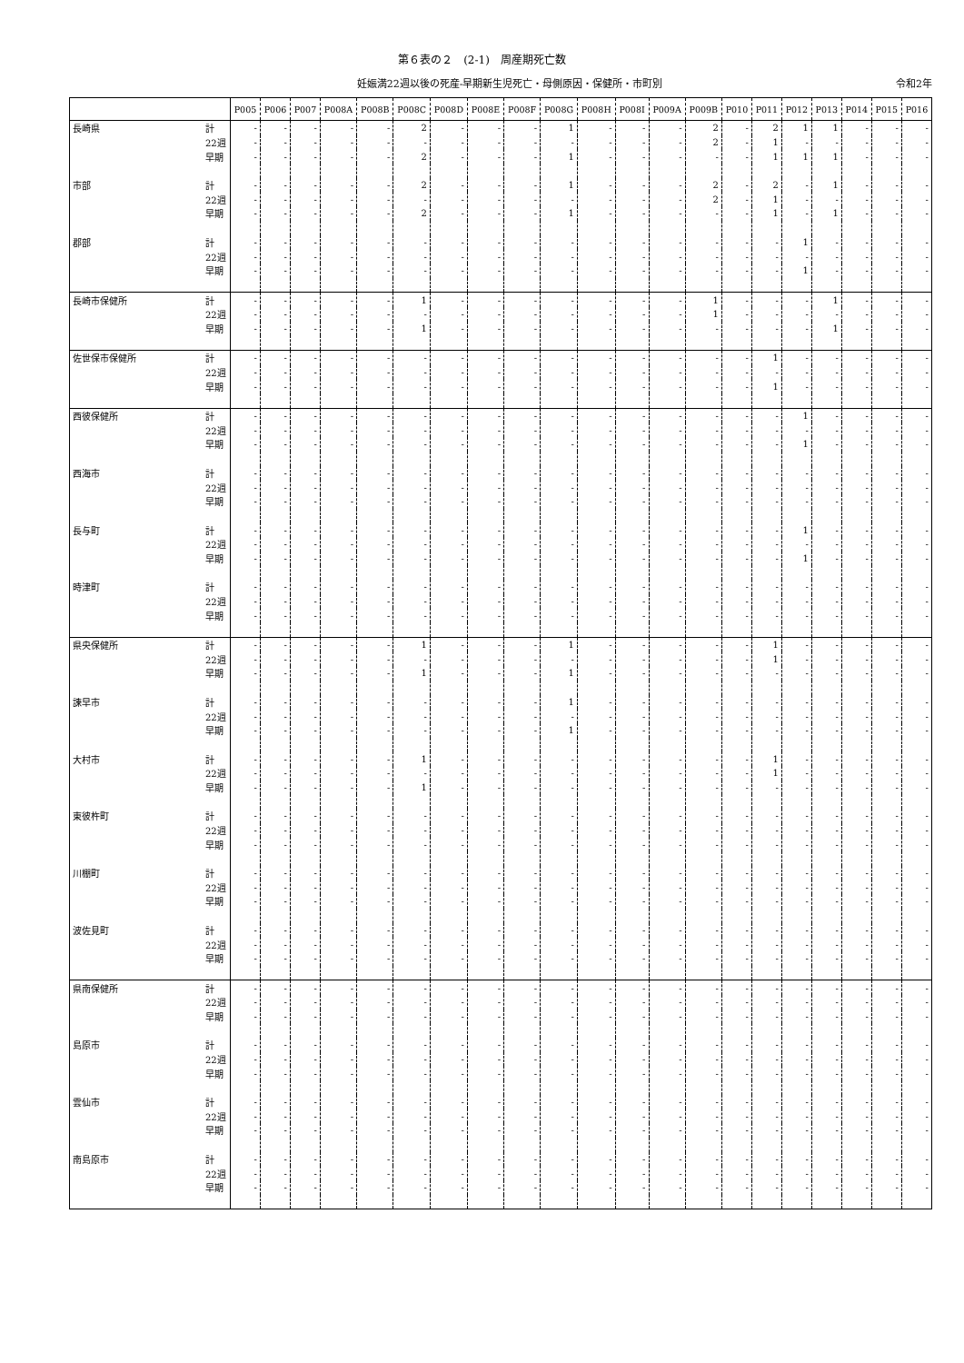第６表の２　(2-1)　周産期死亡数
妊娠満22週以後の死産-早期新生児死亡・母側原因・保健所・市町別
令和2年
| | | P005 | P006 | P007 | P008A | P008B | P008C | P008D | P008E | P008F | P008G | P008H | P008I | P009A | P009B | P010 | P011 | P012 | P013 | P014 | P015 | P016 |
| --- | --- | --- | --- | --- | --- | --- | --- | --- | --- | --- | --- | --- | --- | --- | --- | --- | --- | --- | --- | --- | --- | --- |
| 長崎県 | 計 | - | - | - | - | - | 2 | - | - | - | 1 | - | - | - | 2 | - | 2 | 1 | 1 | - | - | - |
| | 22週 | - | - | - | - | - | - | - | - | - | - | - | - | - | 2 | - | 1 | - | - | - | - | - |
| | 早期 | - | - | - | - | - | 2 | - | - | - | 1 | - | - | - | - | - | 1 | 1 | 1 | - | - | - |
| 市部 | 計 | - | - | - | - | - | 2 | - | - | - | 1 | - | - | - | 2 | - | 2 | - | 1 | - | - | - |
| | 22週 | - | - | - | - | - | - | - | - | - | - | - | - | - | 2 | - | 1 | - | - | - | - | - |
| | 早期 | - | - | - | - | - | 2 | - | - | - | 1 | - | - | - | - | - | 1 | - | 1 | - | - | - |
| 郡部 | 計 | - | - | - | - | - | - | - | - | - | - | - | - | - | - | - | - | 1 | - | - | - | - |
| | 22週 | - | - | - | - | - | - | - | - | - | - | - | - | - | - | - | - | - | - | - | - | - |
| | 早期 | - | - | - | - | - | - | - | - | - | - | - | - | - | - | - | - | 1 | - | - | - | - |
| 長崎市保健所 | 計 | - | - | - | - | - | 1 | - | - | - | - | - | - | - | 1 | - | - | - | 1 | - | - | - |
| | 22週 | - | - | - | - | - | - | - | - | - | - | - | - | - | 1 | - | - | - | - | - | - | - |
| | 早期 | - | - | - | - | - | 1 | - | - | - | - | - | - | - | - | - | - | - | 1 | - | - | - |
| 佐世保市保健所 | 計 | - | - | - | - | - | - | - | - | - | - | - | - | - | - | - | 1 | - | - | - | - | - |
| | 22週 | - | - | - | - | - | - | - | - | - | - | - | - | - | - | - | - | - | - | - | - | - |
| | 早期 | - | - | - | - | - | - | - | - | - | - | - | - | - | - | - | 1 | - | - | - | - | - |
| 西彼保健所 | 計 | - | - | - | - | - | - | - | - | - | - | - | - | - | - | - | - | 1 | - | - | - | - |
| | 22週 | - | - | - | - | - | - | - | - | - | - | - | - | - | - | - | - | - | - | - | - | - |
| | 早期 | - | - | - | - | - | - | - | - | - | - | - | - | - | - | - | - | 1 | - | - | - | - |
| 西海市 | 計 | - | - | - | - | - | - | - | - | - | - | - | - | - | - | - | - | - | - | - | - | - |
| | 22週 | - | - | - | - | - | - | - | - | - | - | - | - | - | - | - | - | - | - | - | - | - |
| | 早期 | - | - | - | - | - | - | - | - | - | - | - | - | - | - | - | - | - | - | - | - | - |
| 長与町 | 計 | - | - | - | - | - | - | - | - | - | - | - | - | - | - | - | - | 1 | - | - | - | - |
| | 22週 | - | - | - | - | - | - | - | - | - | - | - | - | - | - | - | - | - | - | - | - | - |
| | 早期 | - | - | - | - | - | - | - | - | - | - | - | - | - | - | - | - | 1 | - | - | - | - |
| 時津町 | 計 | - | - | - | - | - | - | - | - | - | - | - | - | - | - | - | - | - | - | - | - | - |
| | 22週 | - | - | - | - | - | - | - | - | - | - | - | - | - | - | - | - | - | - | - | - | - |
| | 早期 | - | - | - | - | - | - | - | - | - | - | - | - | - | - | - | - | - | - | - | - | - |
| 県央保健所 | 計 | - | - | - | - | - | 1 | - | - | - | 1 | - | - | - | - | - | 1 | - | - | - | - | - |
| | 22週 | - | - | - | - | - | - | - | - | - | - | - | - | - | - | - | 1 | - | - | - | - | - |
| | 早期 | - | - | - | - | - | 1 | - | - | - | 1 | - | - | - | - | - | - | - | - | - | - | - |
| 諫早市 | 計 | - | - | - | - | - | - | - | - | - | 1 | - | - | - | - | - | - | - | - | - | - | - |
| | 22週 | - | - | - | - | - | - | - | - | - | - | - | - | - | - | - | - | - | - | - | - | - |
| | 早期 | - | - | - | - | - | - | - | - | - | 1 | - | - | - | - | - | - | - | - | - | - | - |
| 大村市 | 計 | - | - | - | - | - | 1 | - | - | - | - | - | - | - | - | - | 1 | - | - | - | - | - |
| | 22週 | - | - | - | - | - | - | - | - | - | - | - | - | - | - | - | 1 | - | - | - | - | - |
| | 早期 | - | - | - | - | - | 1 | - | - | - | - | - | - | - | - | - | - | - | - | - | - | - |
| 東彼杵町 | 計 | - | - | - | - | - | - | - | - | - | - | - | - | - | - | - | - | - | - | - | - | - |
| | 22週 | - | - | - | - | - | - | - | - | - | - | - | - | - | - | - | - | - | - | - | - | - |
| | 早期 | - | - | - | - | - | - | - | - | - | - | - | - | - | - | - | - | - | - | - | - | - |
| 川棚町 | 計 | - | - | - | - | - | - | - | - | - | - | - | - | - | - | - | - | - | - | - | - | - |
| | 22週 | - | - | - | - | - | - | - | - | - | - | - | - | - | - | - | - | - | - | - | - | - |
| | 早期 | - | - | - | - | - | - | - | - | - | - | - | - | - | - | - | - | - | - | - | - | - |
| 波佐見町 | 計 | - | - | - | - | - | - | - | - | - | - | - | - | - | - | - | - | - | - | - | - | - |
| | 22週 | - | - | - | - | - | - | - | - | - | - | - | - | - | - | - | - | - | - | - | - | - |
| | 早期 | - | - | - | - | - | - | - | - | - | - | - | - | - | - | - | - | - | - | - | - | - |
| 県南保健所 | 計 | - | - | - | - | - | - | - | - | - | - | - | - | - | - | - | - | - | - | - | - | - |
| | 22週 | - | - | - | - | - | - | - | - | - | - | - | - | - | - | - | - | - | - | - | - | - |
| | 早期 | - | - | - | - | - | - | - | - | - | - | - | - | - | - | - | - | - | - | - | - | - |
| 島原市 | 計 | - | - | - | - | - | - | - | - | - | - | - | - | - | - | - | - | - | - | - | - | - |
| | 22週 | - | - | - | - | - | - | - | - | - | - | - | - | - | - | - | - | - | - | - | - | - |
| | 早期 | - | - | - | - | - | - | - | - | - | - | - | - | - | - | - | - | - | - | - | - | - |
| 雲仙市 | 計 | - | - | - | - | - | - | - | - | - | - | - | - | - | - | - | - | - | - | - | - | - |
| | 22週 | - | - | - | - | - | - | - | - | - | - | - | - | - | - | - | - | - | - | - | - | - |
| | 早期 | - | - | - | - | - | - | - | - | - | - | - | - | - | - | - | - | - | - | - | - | - |
| 南島原市 | 計 | - | - | - | - | - | - | - | - | - | - | - | - | - | - | - | - | - | - | - | - | - |
| | 22週 | - | - | - | - | - | - | - | - | - | - | - | - | - | - | - | - | - | - | - | - | - |
| | 早期 | - | - | - | - | - | - | - | - | - | - | - | - | - | - | - | - | - | - | - | - | - |